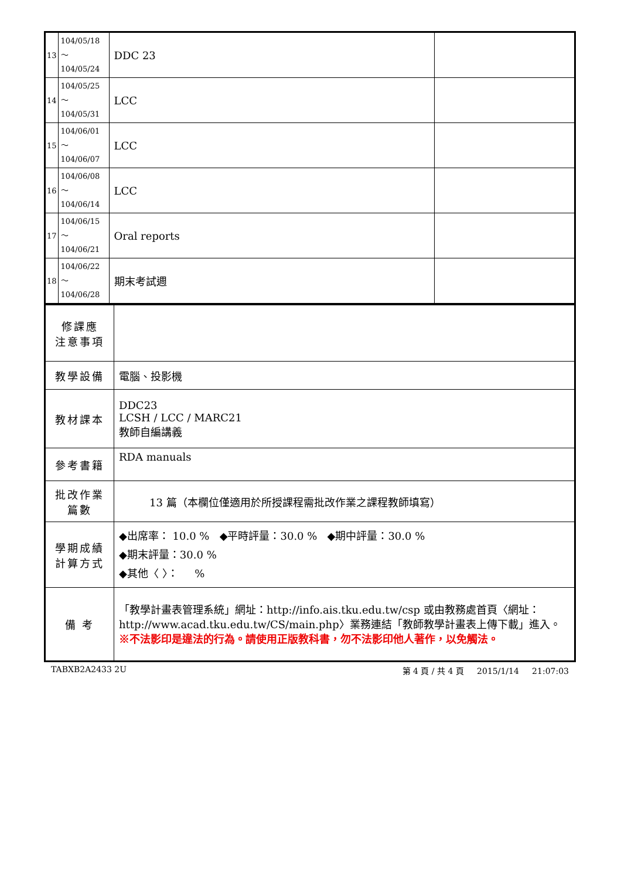| 13 | 104/05/18～ 104/05/24 | DDC 23 | |
| 14 | 104/05/25～ 104/05/31 | LCC | |
| 15 | 104/06/01～ 104/06/07 | LCC | |
| 16 | 104/06/08～ 104/06/14 | LCC | |
| 17 | 104/06/15～ 104/06/21 | Oral reports | |
| 18 | 104/06/22～ 104/06/28 | 期末考試週 | |
| 修課應 注意事項 | |
| 教學設備 | 電腦、投影機 |
| 教材課本 | DDC23 LCSH / LCC / MARC21 教師自編講義 |
| 參考書籍 | RDA manuals |
| 批改作業 篇數 | 13 篇（本欄位僅適用於所授課程需批改作業之課程教師填寫） |
| 學期成績 計算方式 | ◆出席率： 10.0 % ◆平時評量：30.0 % ◆期中評量：30.0 % ◆期末評量：30.0 % ◆其他〈 〉： % |
| 備 考 | 「教學計畫表管理系統」網址： http://info.ais.tku.edu.tw/csp 或由教務處首頁〈網址： http://www.acad.tku.edu.tw/CS/main.php 〉業務連結「教師教學計畫表上傳下載」進入。 ※不法影印是違法的行為。請使用正版教科書，勿不法影印他人著作，以免觸法。 |
TABXB2A2433 2U 第 4 頁 / 共 4 頁 2015/1/14 21:07:03